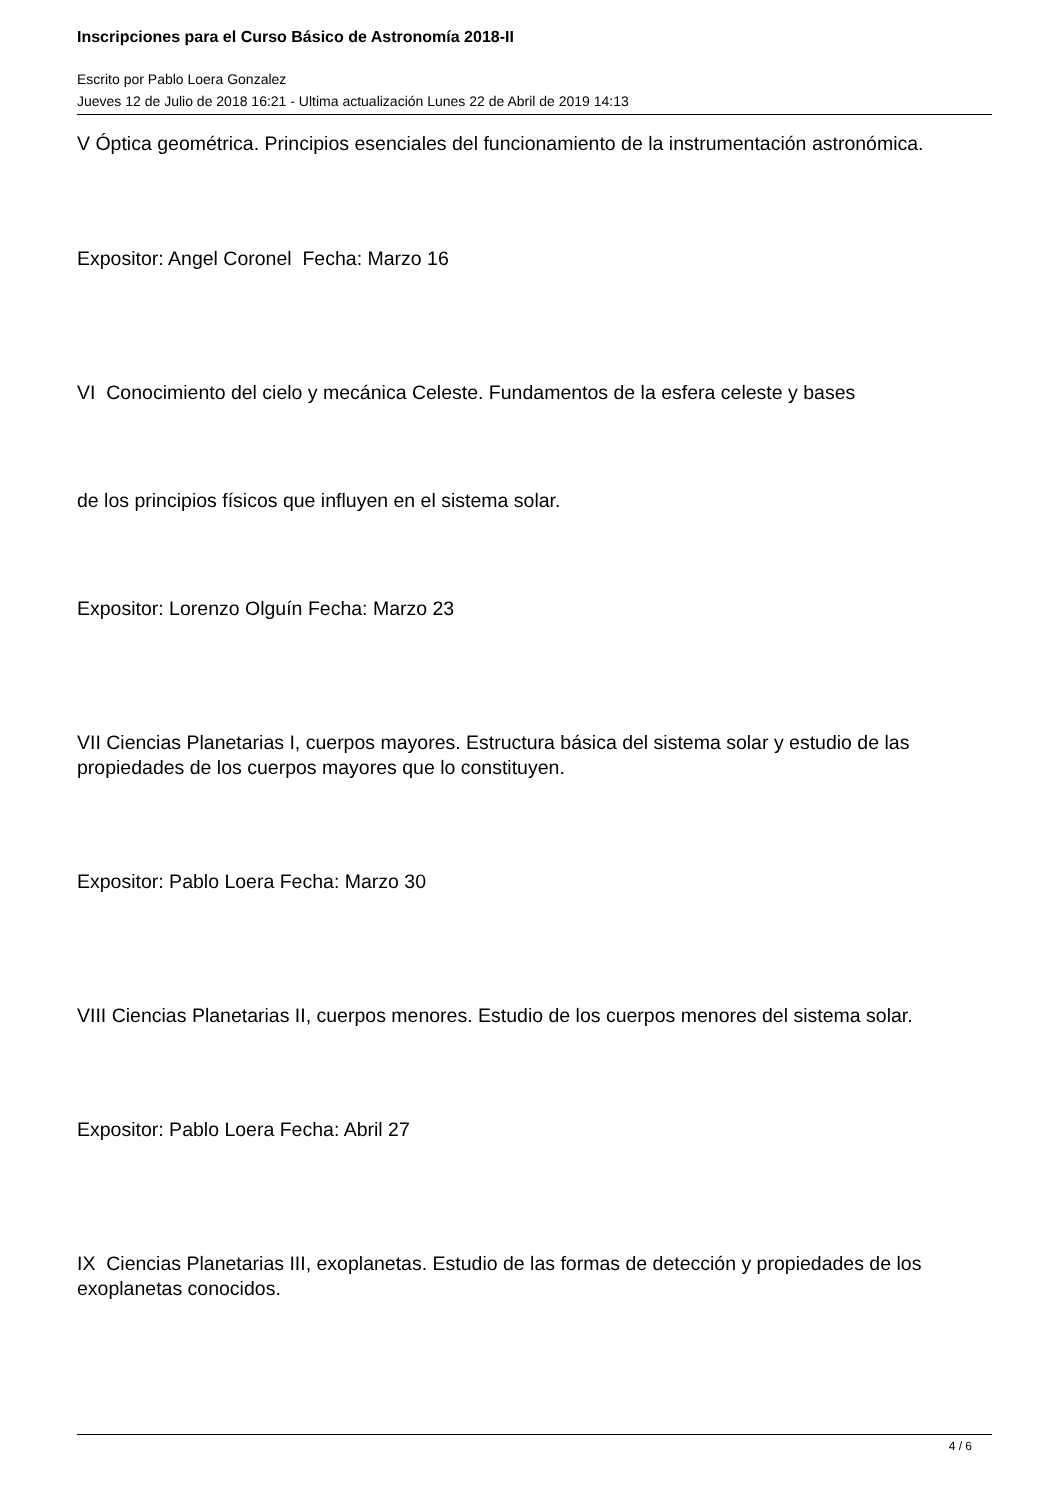Inscripciones para el Curso Básico de Astronomía 2018-II
Escrito por Pablo Loera Gonzalez
Jueves 12 de Julio de 2018 16:21 - Ultima actualización Lunes 22 de Abril de 2019 14:13
V Óptica geométrica. Principios esenciales del funcionamiento de la instrumentación astronómica.
Expositor: Angel Coronel Fecha: Marzo 16
VI Conocimiento del cielo y mecánica Celeste. Fundamentos de la esfera celeste y bases
de los principios físicos que influyen en el sistema solar.
Expositor: Lorenzo Olguín Fecha: Marzo 23
VII Ciencias Planetarias I, cuerpos mayores. Estructura básica del sistema solar y estudio de las propiedades de los cuerpos mayores que lo constituyen.
Expositor: Pablo Loera Fecha: Marzo 30
VIII Ciencias Planetarias II, cuerpos menores. Estudio de los cuerpos menores del sistema solar.
Expositor: Pablo Loera Fecha: Abril 27
IX Ciencias Planetarias III, exoplanetas. Estudio de las formas de detección y propiedades de los exoplanetas conocidos.
4 / 6